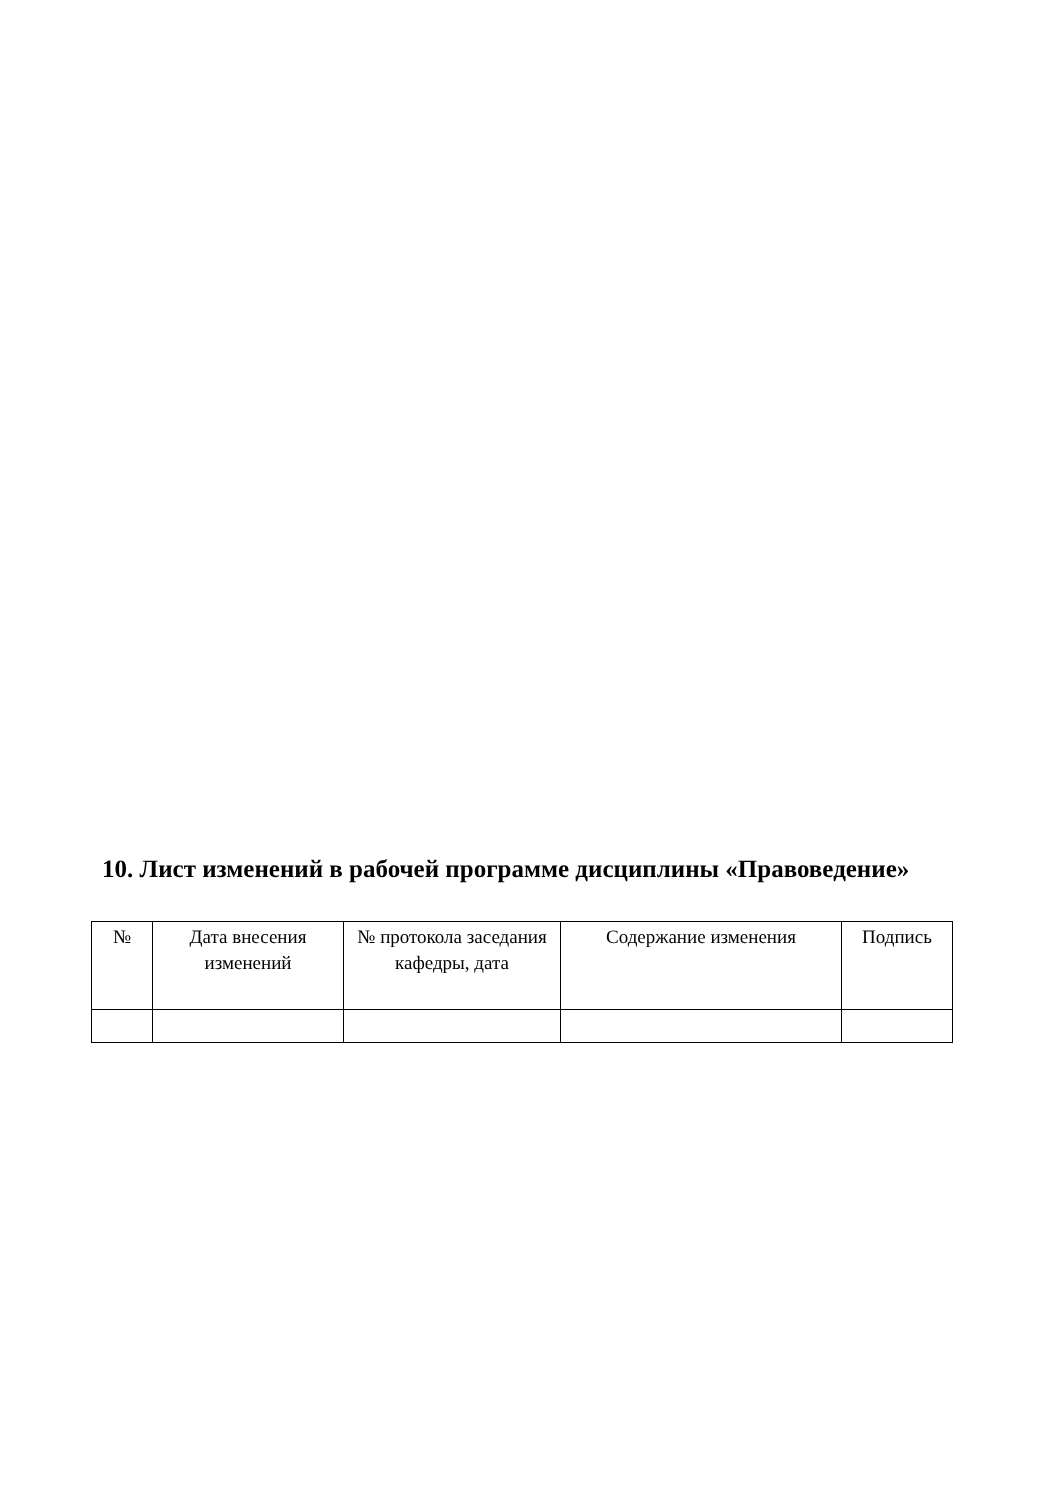10. Лист изменений в рабочей программе дисциплины «Правоведение»
| № | Дата внесения изменений | № протокола заседания кафедры, дата | Содержание изменения | Подпись |
| --- | --- | --- | --- | --- |